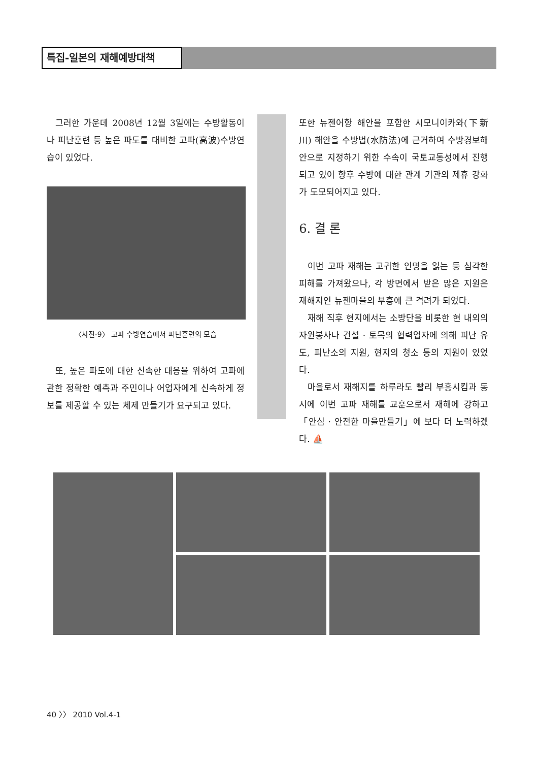특집-일본의 재해예방대책
그러한 가운데 2008년 12월 3일에는 수방활동이나 피난훈련 등 높은 파도를 대비한 고파(高波)수방연습이 있었다.
〈사진-9〉 고파 수방연습에서 피난훈련의 모습
또, 높은 파도에 대한 신속한 대응을 위하여 고파에 관한 정확한 예측과 주민이나 어업자에게 신속하게 정보를 제공할 수 있는 체제 만들기가 요구되고 있다.
또한 뉴젠어항 해안을 포함한 시모니이카와(下新川) 해안을 수방법(水防法)에 근거하여 수방경보해안으로 지정하기 위한 수속이 국토교통성에서 진행되고 있어 향후 수방에 대한 관계 기관의 제휴 강화가 도모되어지고 있다.
6. 결 론
이번 고파 재해는 고귀한 인명을 잃는 등 심각한 피해를 가져왔으나, 각 방면에서 받은 많은 지원은 재해지인 뉴젠마을의 부흥에 큰 격려가 되었다.
재해 직후 현지에서는 소방단을 비롯한 현 내외의 자원봉사나 건설 · 토목의 협력업자에 의해 피난 유도, 피난소의 지원, 현지의 청소 등의 지원이 있었다.
마을로서 재해지를 하루라도 빨리 부흥시킴과 동시에 이번 고파 재해를 교훈으로서 재해에 강하고 「안심 · 안전한 마을만들기」에 보다 더 노력하겠다. ⛵
40 〉〉 2010 Vol.4-1